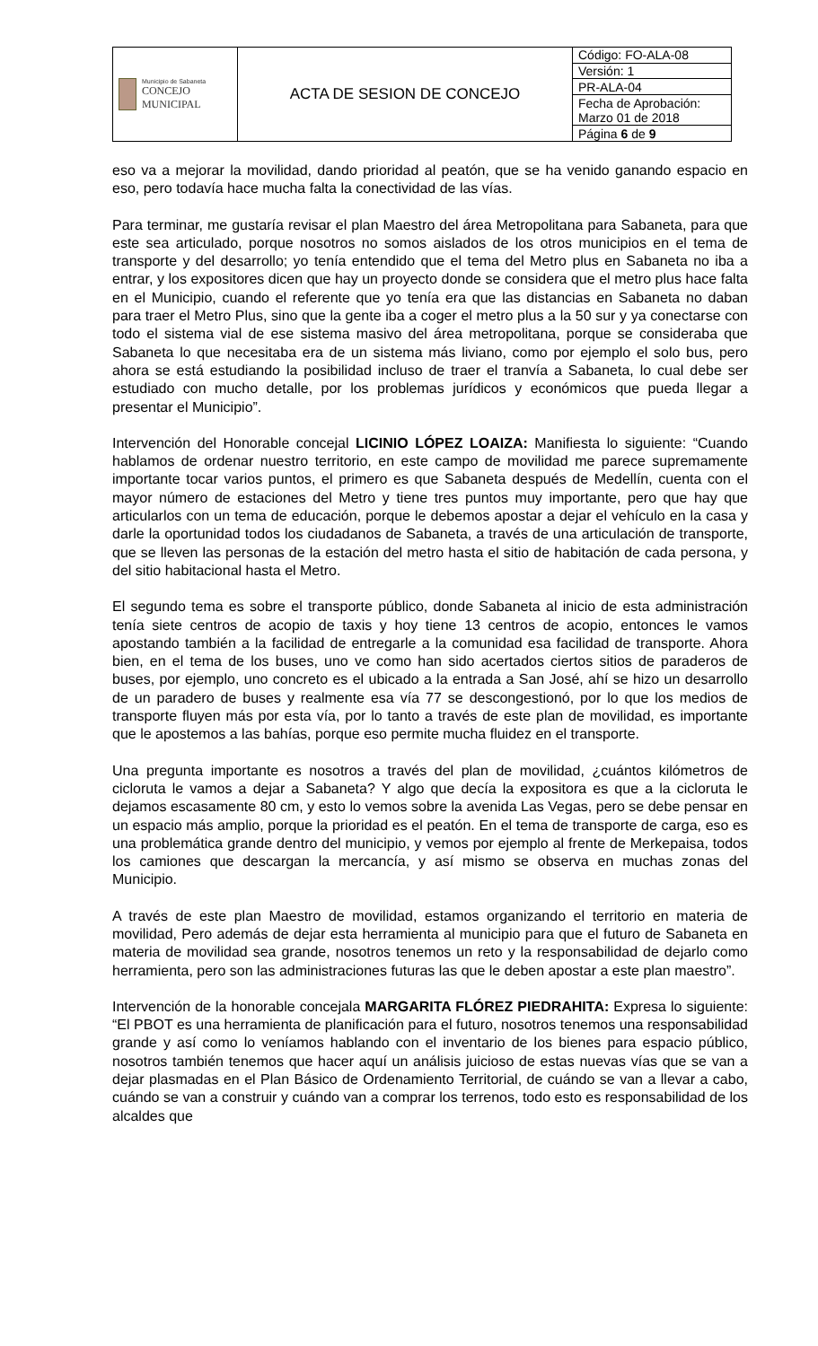| Municipio de Sabaneta CONCEJO MUNICIPAL | ACTA DE SESION DE CONCEJO | Código: FO-ALA-08 |
| | | Versión: 1 |
| | | PR-ALA-04 |
| | | Fecha de Aprobación: Marzo 01 de 2018 |
| | | Página 6 de 9 |
eso va a mejorar la movilidad, dando prioridad al peatón, que se ha venido ganando espacio en eso, pero todavía hace mucha falta la conectividad de las vías.
Para terminar, me gustaría revisar el plan Maestro del área Metropolitana para Sabaneta, para que este sea articulado, porque nosotros no somos aislados de los otros municipios en el tema de transporte y del desarrollo; yo tenía entendido que el tema del Metro plus en Sabaneta no iba a entrar, y los expositores dicen que hay un proyecto donde se considera que el metro plus hace falta en el Municipio, cuando el referente que yo tenía era que las distancias en Sabaneta no daban para traer el Metro Plus, sino que la gente iba a coger el metro plus a la 50 sur y ya conectarse con todo el sistema vial de ese sistema masivo del área metropolitana, porque se consideraba que Sabaneta lo que necesitaba era de un sistema más liviano, como por ejemplo el solo bus, pero ahora se está estudiando la posibilidad incluso de traer el tranvía a Sabaneta, lo cual debe ser estudiado con mucho detalle, por los problemas jurídicos y económicos que pueda llegar a presentar el Municipio”.
Intervención del Honorable concejal LICINIO LÓPEZ LOAIZA: Manifiesta lo siguiente: “Cuando hablamos de ordenar nuestro territorio, en este campo de movilidad me parece supremamente importante tocar varios puntos, el primero es que Sabaneta después de Medellín, cuenta con el mayor número de estaciones del Metro y tiene tres puntos muy importante, pero que hay que articularlos con un tema de educación, porque le debemos apostar a dejar el vehículo en la casa y darle la oportunidad todos los ciudadanos de Sabaneta, a través de una articulación de transporte, que se lleven las personas de la estación del metro hasta el sitio de habitación de cada persona, y del sitio habitacional hasta el Metro.
El segundo tema es sobre el transporte público, donde Sabaneta al inicio de esta administración tenía siete centros de acopio de taxis y hoy tiene 13 centros de acopio, entonces le vamos apostando también a la facilidad de entregarle a la comunidad esa facilidad de transporte. Ahora bien, en el tema de los buses, uno ve como han sido acertados ciertos sitios de paraderos de buses, por ejemplo, uno concreto es el ubicado a la entrada a San José, ahí se hizo un desarrollo de un paradero de buses y realmente esa vía 77 se descongestionó, por lo que los medios de transporte fluyen más por esta vía, por lo tanto a través de este plan de movilidad, es importante que le apostemos a las bahías, porque eso permite mucha fluidez en el transporte.
Una pregunta importante es nosotros a través del plan de movilidad, ¿cuántos kilómetros de cicloruta le vamos a dejar a Sabaneta? Y algo que decía la expositora es que a la cicloruta le dejamos escasamente 80 cm, y esto lo vemos sobre la avenida Las Vegas, pero se debe pensar en un espacio más amplio, porque la prioridad es el peatón. En el tema de transporte de carga, eso es una problemática grande dentro del municipio, y vemos por ejemplo al frente de Merkepaisa, todos los camiones que descargan la mercancía, y así mismo se observa en muchas zonas del Municipio.
A través de este plan Maestro de movilidad, estamos organizando el territorio en materia de movilidad, Pero además de dejar esta herramienta al municipio para que el futuro de Sabaneta en materia de movilidad sea grande, nosotros tenemos un reto y la responsabilidad de dejarlo como herramienta, pero son las administraciones futuras las que le deben apostar a este plan maestro”.
Intervención de la honorable concejala MARGARITA FLÓREZ PIEDRAHITA: Expresa lo siguiente: “El PBOT es una herramienta de planificación para el futuro, nosotros tenemos una responsabilidad grande y así como lo veníamos hablando con el inventario de los bienes para espacio público, nosotros también tenemos que hacer aquí un análisis juicioso de estas nuevas vías que se van a dejar plasmadas en el Plan Básico de Ordenamiento Territorial, de cuándo se van a llevar a cabo, cuándo se van a construir y cuándo van a comprar los terrenos, todo esto es responsabilidad de los alcaldes que